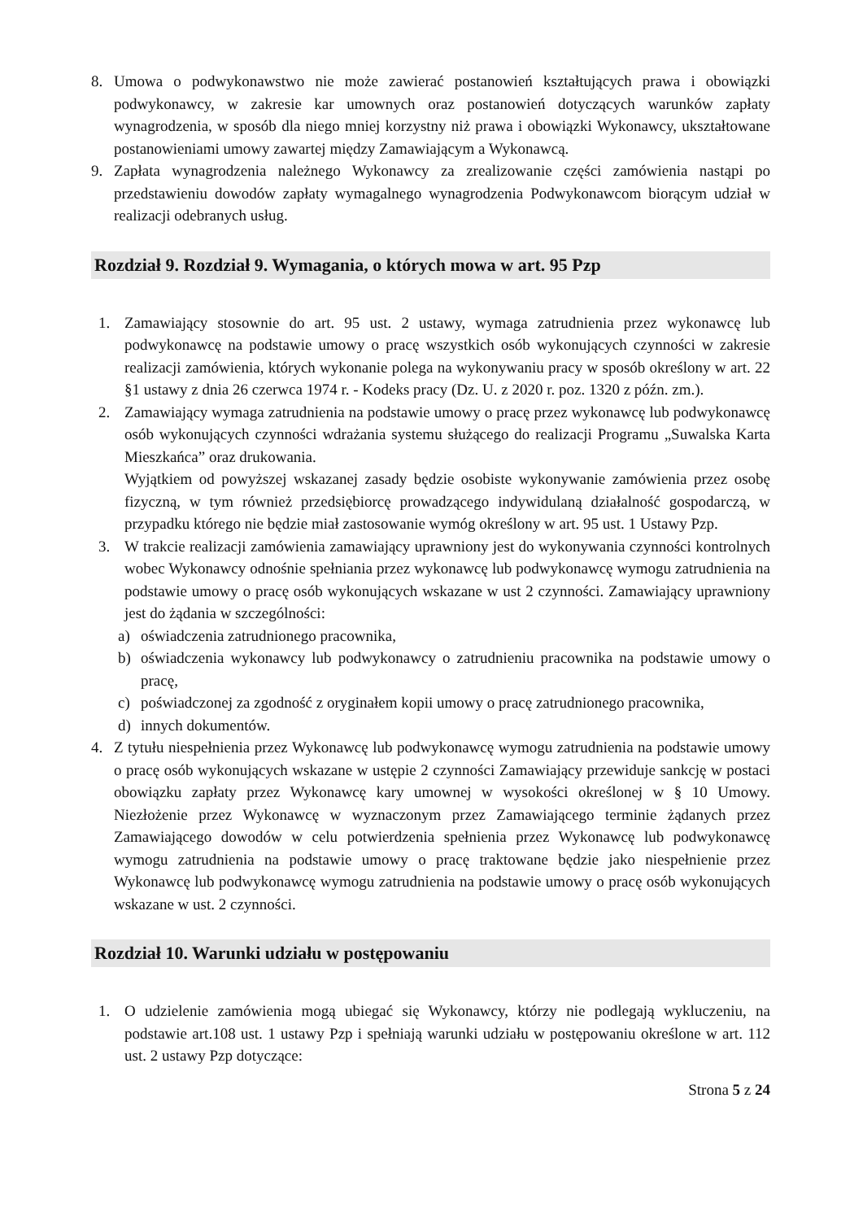8. Umowa o podwykonawstwo nie może zawierać postanowień kształtujących prawa i obowiązki podwykonawcy, w zakresie kar umownych oraz postanowień dotyczących warunków zapłaty wynagrodzenia, w sposób dla niego mniej korzystny niż prawa i obowiązki Wykonawcy, ukształtowane postanowieniami umowy zawartej między Zamawiającym a Wykonawcą.
9. Zapłata wynagrodzenia należnego Wykonawcy za zrealizowanie części zamówienia nastąpi po przedstawieniu dowodów zapłaty wymagalnego wynagrodzenia Podwykonawcom biorącym udział w realizacji odebranych usług.
Rozdział 9. Rozdział 9. Wymagania, o których mowa w art. 95 Pzp
1. Zamawiający stosownie do art. 95 ust. 2 ustawy, wymaga zatrudnienia przez wykonawcę lub podwykonawcę na podstawie umowy o pracę wszystkich osób wykonujących czynności w zakresie realizacji zamówienia, których wykonanie polega na wykonywaniu pracy w sposób określony w art. 22 §1 ustawy z dnia 26 czerwca 1974 r. - Kodeks pracy (Dz. U. z 2020 r. poz. 1320 z późn. zm.).
2. Zamawiający wymaga zatrudnienia na podstawie umowy o pracę przez wykonawcę lub podwykonawcę osób wykonujących czynności wdrażania systemu służącego do realizacji Programu „Suwalska Karta Mieszkańca” oraz drukowania.
Wyjątkiem od powyższej wskazanej zasady będzie osobiste wykonywanie zamówienia przez osobę fizyczną, w tym również przedsiębiorcę prowadzącego indywidulaną działalność gospodarczą, w przypadku którego nie będzie miał zastosowanie wymóg określony w art. 95 ust. 1 Ustawy Pzp.
3. W trakcie realizacji zamówienia zamawiający uprawniony jest do wykonywania czynności kontrolnych wobec Wykonawcy odnośnie spełniania przez wykonawcę lub podwykonawcę wymogu zatrudnienia na podstawie umowy o pracę osób wykonujących wskazane w ust 2 czynności. Zamawiający uprawniony jest do żądania w szczególności:
a) oświadczenia zatrudnionego pracownika,
b) oświadczenia wykonawcy lub podwykonawcy o zatrudnieniu pracownika na podstawie umowy o pracę,
c) poświadczonej za zgodność z oryginałem kopii umowy o pracę zatrudnionego pracownika,
d) innych dokumentów.
4. Z tytułu niespełnienia przez Wykonawcę lub podwykonawcę wymogu zatrudnienia na podstawie umowy o pracę osób wykonujących wskazane w ustępie 2 czynności Zamawiający przewiduje sankcję w postaci obowiązku zapłaty przez Wykonawcę kary umownej w wysokości określonej w § 10 Umowy. Niezłożenie przez Wykonawcę w wyznaczonym przez Zamawiającego terminie żądanych przez Zamawiającego dowodów w celu potwierdzenia spełnienia przez Wykonawcę lub podwykonawcę wymogu zatrudnienia na podstawie umowy o pracę traktowane będzie jako niespełnienie przez Wykonawcę lub podwykonawcę wymogu zatrudnienia na podstawie umowy o pracę osób wykonujących wskazane w ust. 2 czynności.
Rozdział 10. Warunki udziału w postępowaniu
1. O udzielenie zamówienia mogą ubiegać się Wykonawcy, którzy nie podlegają wykluczeniu, na podstawie art.108 ust. 1 ustawy Pzp i spełniają warunki udziału w postępowaniu określone w art. 112 ust. 2 ustawy Pzp dotyczące:
Strona 5 z 24